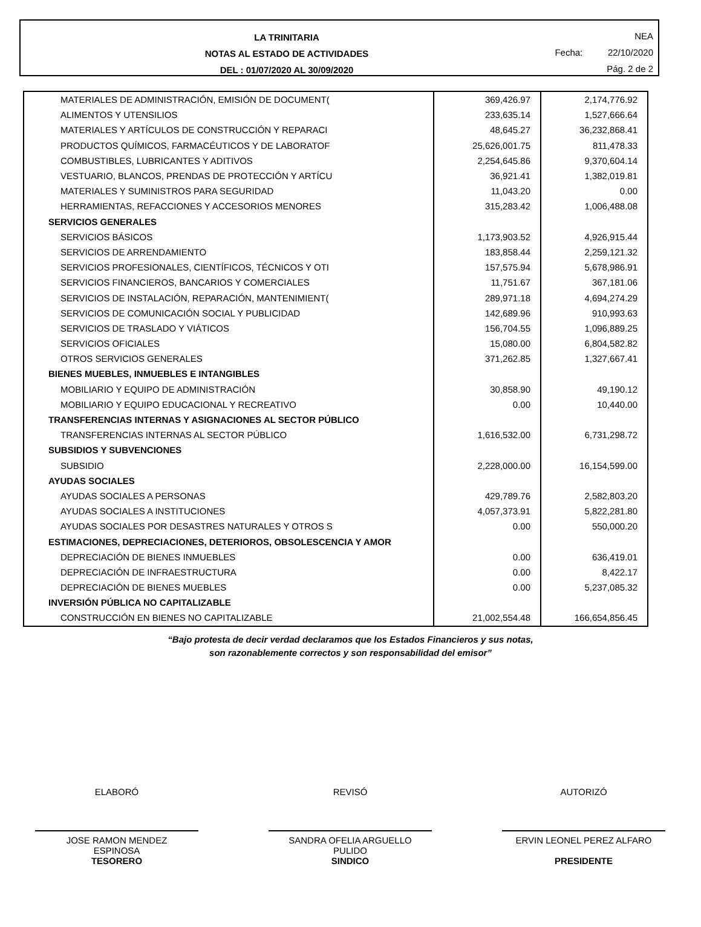LA TRINITARIA
NOTAS AL ESTADO DE ACTIVIDADES
DEL : 01/07/2020 AL 30/09/2020
NEA
Fecha: 22/10/2020
Pág. 2 de 2
| MATERIALES DE ADMINISTRACIÓN, EMISIÓN DE DOCUMENT( | 369,426.97 | 2,174,776.92 |
| ALIMENTOS Y UTENSILIOS | 233,635.14 | 1,527,666.64 |
| MATERIALES Y ARTÍCULOS DE CONSTRUCCIÓN Y REPARACI | 48,645.27 | 36,232,868.41 |
| PRODUCTOS QUÍMICOS, FARMACÉUTICOS Y DE LABORATOF | 25,626,001.75 | 811,478.33 |
| COMBUSTIBLES, LUBRICANTES Y ADITIVOS | 2,254,645.86 | 9,370,604.14 |
| VESTUARIO, BLANCOS, PRENDAS DE PROTECCIÓN Y ARTÍCU | 36,921.41 | 1,382,019.81 |
| MATERIALES Y SUMINISTROS PARA SEGURIDAD | 11,043.20 | 0.00 |
| HERRAMIENTAS, REFACCIONES Y ACCESORIOS MENORES | 315,283.42 | 1,006,488.08 |
| SERVICIOS GENERALES | | |
| SERVICIOS BÁSICOS | 1,173,903.52 | 4,926,915.44 |
| SERVICIOS DE ARRENDAMIENTO | 183,858.44 | 2,259,121.32 |
| SERVICIOS PROFESIONALES, CIENTÍFICOS, TÉCNICOS Y OTI | 157,575.94 | 5,678,986.91 |
| SERVICIOS FINANCIEROS, BANCARIOS Y COMERCIALES | 11,751.67 | 367,181.06 |
| SERVICIOS DE INSTALACIÓN, REPARACIÓN, MANTENIMIENT( | 289,971.18 | 4,694,274.29 |
| SERVICIOS DE COMUNICACIÓN SOCIAL Y PUBLICIDAD | 142,689.96 | 910,993.63 |
| SERVICIOS DE TRASLADO Y VIÁTICOS | 156,704.55 | 1,096,889.25 |
| SERVICIOS OFICIALES | 15,080.00 | 6,804,582.82 |
| OTROS SERVICIOS GENERALES | 371,262.85 | 1,327,667.41 |
| BIENES MUEBLES, INMUEBLES E INTANGIBLES | | |
| MOBILIARIO Y EQUIPO DE ADMINISTRACIÓN | 30,858.90 | 49,190.12 |
| MOBILIARIO Y EQUIPO EDUCACIONAL Y RECREATIVO | 0.00 | 10,440.00 |
| TRANSFERENCIAS INTERNAS Y ASIGNACIONES AL SECTOR PÚBLICO | | |
| TRANSFERENCIAS INTERNAS AL SECTOR PÚBLICO | 1,616,532.00 | 6,731,298.72 |
| SUBSIDIOS Y SUBVENCIONES | | |
| SUBSIDIO | 2,228,000.00 | 16,154,599.00 |
| AYUDAS SOCIALES | | |
| AYUDAS SOCIALES A PERSONAS | 429,789.76 | 2,582,803.20 |
| AYUDAS SOCIALES A INSTITUCIONES | 4,057,373.91 | 5,822,281.80 |
| AYUDAS SOCIALES POR DESASTRES NATURALES Y OTROS S | 0.00 | 550,000.20 |
| ESTIMACIONES, DEPRECIACIONES, DETERIOROS, OBSOLESCENCIA Y AMOR | | |
| DEPRECIACIÓN DE BIENES INMUEBLES | 0.00 | 636,419.01 |
| DEPRECIACIÓN DE INFRAESTRUCTURA | 0.00 | 8,422.17 |
| DEPRECIACIÓN DE BIENES MUEBLES | 0.00 | 5,237,085.32 |
| INVERSIÓN PÚBLICA NO CAPITALIZABLE | | |
| CONSTRUCCIÓN EN BIENES NO CAPITALIZABLE | 21,002,554.48 | 166,654,856.45 |
“Bajo protesta de decir verdad declaramos que los Estados Financieros y sus notas,
son razonablemente correctos y son responsabilidad del emisor”
ELABORÓ REVISÓ AUTORIZÓ
JOSE RAMON MENDEZ
ESPINOSA
TESORERO
SANDRA OFELIA ARGUELLO
PULIDO
SINDICO
ERVIN LEONEL PEREZ ALFARO
PRESIDENTE